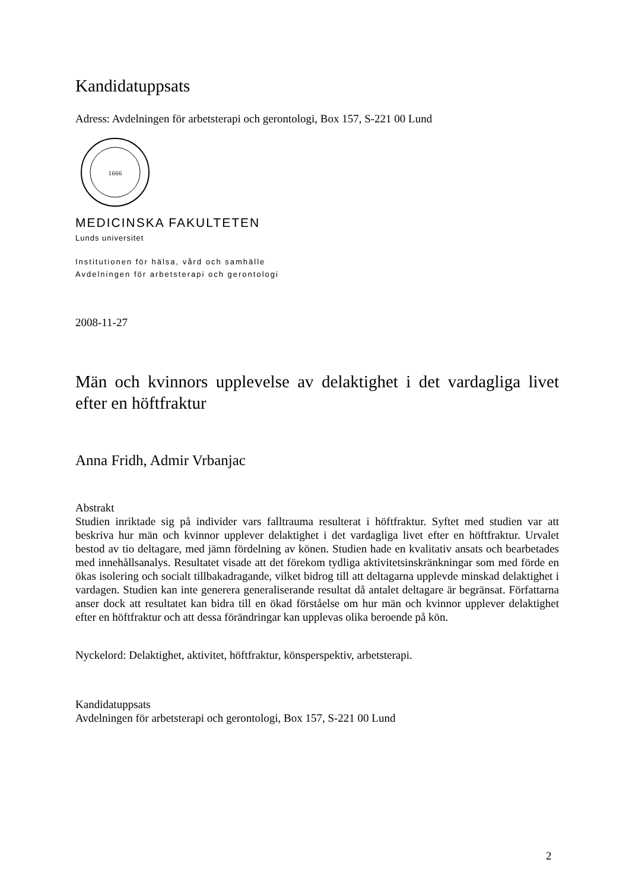Kandidatuppsats
Adress: Avdelningen för arbetsterapi och gerontologi, Box 157, S-221 00 Lund
1666
MEDICINSKA FAKULTETEN
Lunds universitet
Institutionen för hälsa, vård och samhälle
Avdelningen för arbetsterapi och gerontologi
2008-11-27
Män och kvinnors upplevelse av delaktighet i det vardagliga livet efter en höftfraktur
Anna Fridh, Admir Vrbanjac
Abstrakt
Studien inriktade sig på individer vars falltrauma resulterat i höftfraktur. Syftet med studien var att beskriva hur män och kvinnor upplever delaktighet i det vardagliga livet efter en höftfraktur. Urvalet bestod av tio deltagare, med jämn fördelning av könen. Studien hade en kvalitativ ansats och bearbetades med innehållsanalys. Resultatet visade att det förekom tydliga aktivitetsinskränkningar som med förde en ökas isolering och socialt tillbakadragande, vilket bidrog till att deltagarna upplevde minskad delaktighet i vardagen. Studien kan inte generera generaliserande resultat då antalet deltagare är begränsat. Författarna anser dock att resultatet kan bidra till en ökad förståelse om hur män och kvinnor upplever delaktighet efter en höftfraktur och att dessa förändringar kan upplevas olika beroende på kön.
Nyckelord: Delaktighet, aktivitet, höftfraktur, könsperspektiv, arbetsterapi.
Kandidatuppsats
Avdelningen för arbetsterapi och gerontologi, Box 157, S-221 00 Lund
2